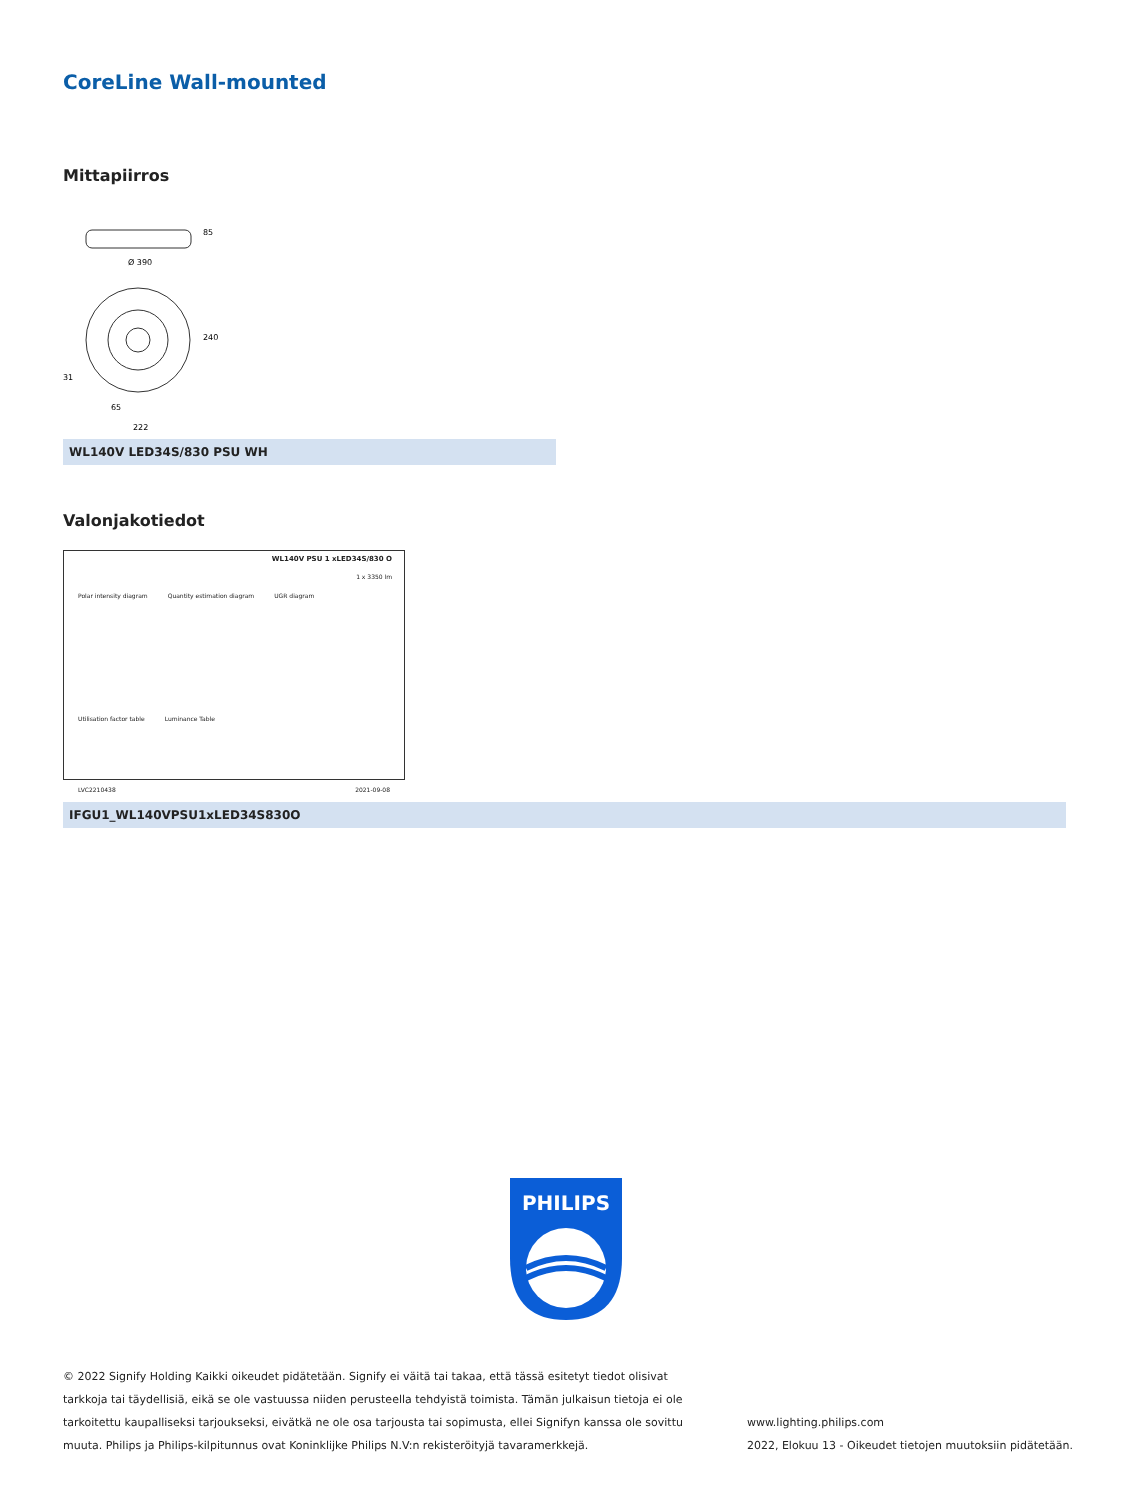CoreLine Wall-mounted
Mittapiirros
Ø 390
85
240
31
65
222
WL140V LED34S/830 PSU WH
Valonjakotiedot
WL140V PSU 1 xLED34S/830 O
1 x 3350 lm
Polar intensity diagram Quantity estimation diagram UGR diagram
Utilisation factor table Luminance Table
LVC2210438 2021-09-08
IFGU1_WL140VPSU1xLED34S830O
PHILIPS
© 2022 Signify Holding Kaikki oikeudet pidätetään. Signify ei väitä tai takaa, että tässä esitetyt tiedot olisivat tarkkoja tai täydellisiä, eikä se ole vastuussa niiden perusteella tehdyistä toimista. Tämän julkaisun tietoja ei ole tarkoitettu kaupalliseksi tarjoukseksi, eivätkä ne ole osa tarjousta tai sopimusta, ellei Signifyn kanssa ole sovittu muuta. Philips ja Philips-kilpitunnus ovat Koninklijke Philips N.V:n rekisteröityjä tavaramerkkejä.
www.lighting.philips.com
2022, Elokuu 13 - Oikeudet tietojen muutoksiin pidätetään.